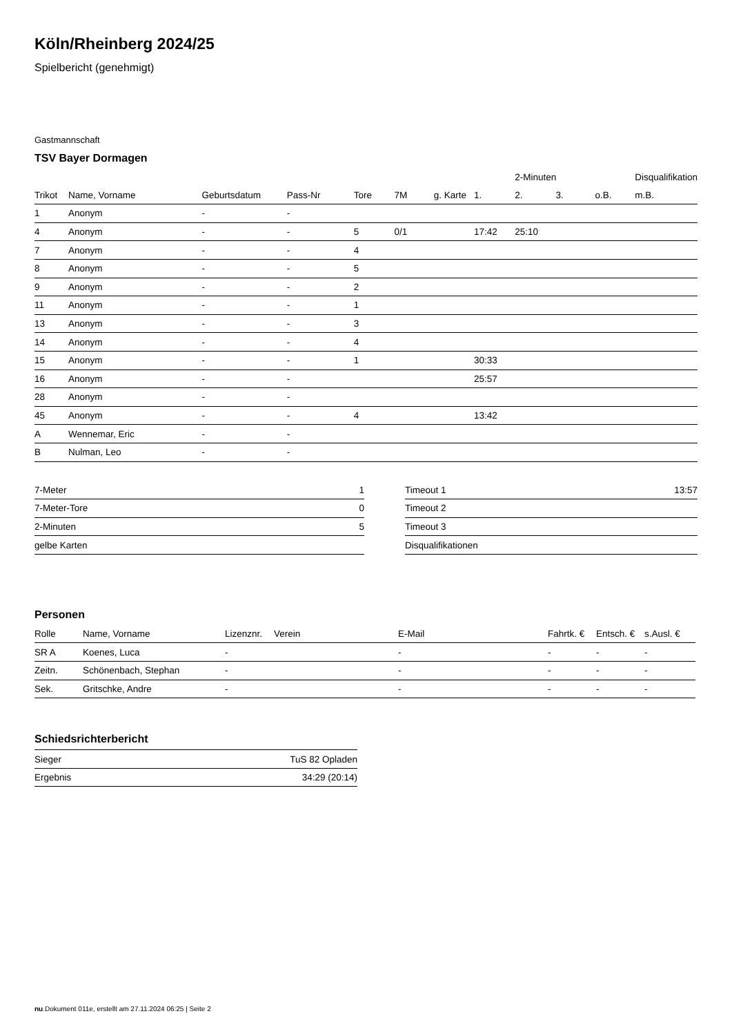Köln/Rheinberg 2024/25
Spielbericht (genehmigt)
Gastmannschaft
TSV Bayer Dormagen
| | | | | | | | | 2-Minuten | | | Disqualifikation |
| --- | --- | --- | --- | --- | --- | --- | --- | --- | --- | --- | --- |
| Trikot | Name, Vorname | Geburtsdatum | Pass-Nr | Tore | 7M | g. Karte | 1. | 2. | 3. | o.B. | m.B. |
| 1 | Anonym | - | - | | | | | | | | |
| 4 | Anonym | - | - | 5 | 0/1 | | 17:42 | 25:10 | | | |
| 7 | Anonym | - | - | 4 | | | | | | | |
| 8 | Anonym | - | - | 5 | | | | | | | |
| 9 | Anonym | - | - | 2 | | | | | | | |
| 11 | Anonym | - | - | 1 | | | | | | | |
| 13 | Anonym | - | - | 3 | | | | | | | |
| 14 | Anonym | - | - | 4 | | | | | | | |
| 15 | Anonym | - | - | 1 | | | 30:33 | | | | |
| 16 | Anonym | - | - | | | | 25:57 | | | | |
| 28 | Anonym | - | - | | | | | | | | |
| 45 | Anonym | - | - | 4 | | | 13:42 | | | | |
| A | Wennemar, Eric | - | - | | | | | | | | |
| B | Nulman, Leo | - | - | | | | | | | | |
| 7-Meter | 1 |
| 7-Meter-Tore | 0 |
| 2-Minuten | 5 |
| gelbe Karten | |
| Timeout 1 | 13:57 |
| Timeout 2 | |
| Timeout 3 | |
| Disqualifikationen | |
Personen
| Rolle | Name, Vorname | Lizenznr. | Verein | E-Mail | Fahrtk. € | Entsch. € | s.Ausl. € |
| --- | --- | --- | --- | --- | --- | --- | --- |
| SR A | Koenes, Luca | - | | - | - | - | - |
| Zeitn. | Schönenbach, Stephan | - | | - | - | - | - |
| Sek. | Gritschke, Andre | - | | - | - | - | - |
Schiedsrichterbericht
| Sieger | TuS 82 Opladen |
| Ergebnis | 34:29 (20:14) |
nu.Dokument 011e, erstellt am 27.11.2024 06:25 | Seite 2